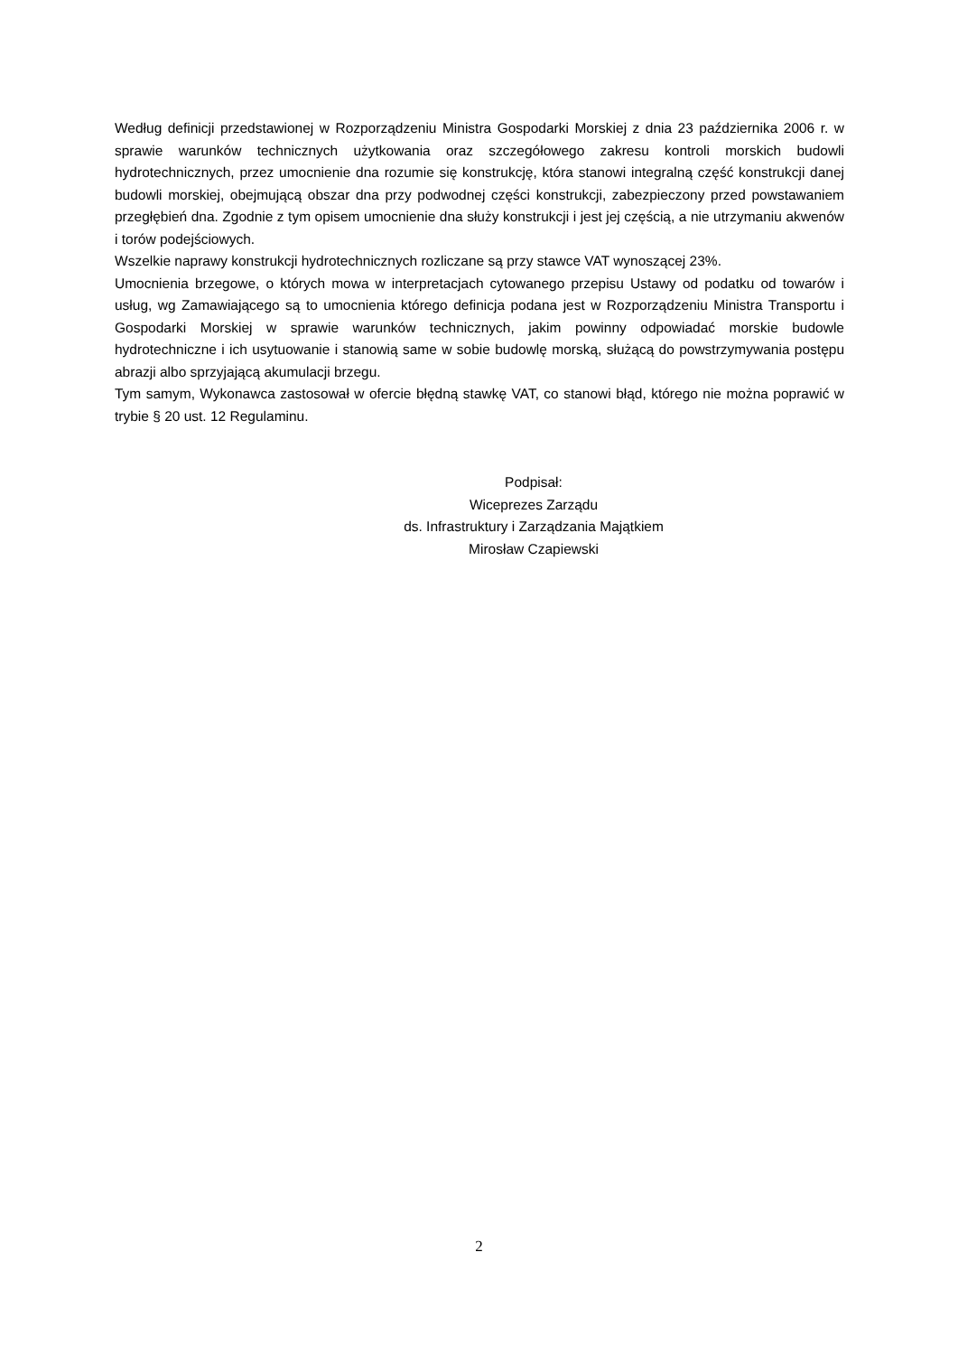Według definicji przedstawionej w Rozporządzeniu Ministra Gospodarki Morskiej z dnia 23 października 2006 r. w sprawie warunków technicznych użytkowania oraz szczegółowego zakresu kontroli morskich budowli hydrotechnicznych, przez umocnienie dna rozumie się konstrukcję, która stanowi integralną część konstrukcji danej budowli morskiej, obejmującą obszar dna przy podwodnej części konstrukcji, zabezpieczony przed powstawaniem przegłębień dna. Zgodnie z tym opisem umocnienie dna służy konstrukcji i jest jej częścią, a nie utrzymaniu akwenów i torów podejściowych.
Wszelkie naprawy konstrukcji hydrotechnicznych rozliczane są przy stawce VAT wynoszącej 23%.
Umocnienia brzegowe, o których mowa w interpretacjach cytowanego przepisu Ustawy od podatku od towarów i usług, wg Zamawiającego są to umocnienia którego definicja podana jest w Rozporządzeniu Ministra Transportu i Gospodarki Morskiej w sprawie warunków technicznych, jakim powinny odpowiadać morskie budowle hydrotechniczne i ich usytuowanie i stanowią same w sobie budowlę morską, służącą do powstrzymywania postępu abrazji albo sprzyjającą akumulacji brzegu.
Tym samym, Wykonawca zastosował w ofercie błędną stawkę VAT, co stanowi błąd, którego nie można poprawić w trybie § 20 ust. 12 Regulaminu.
Podpisał:
Wiceprezes Zarządu
ds. Infrastruktury i Zarządzania Majątkiem
Mirosław Czapiewski
2